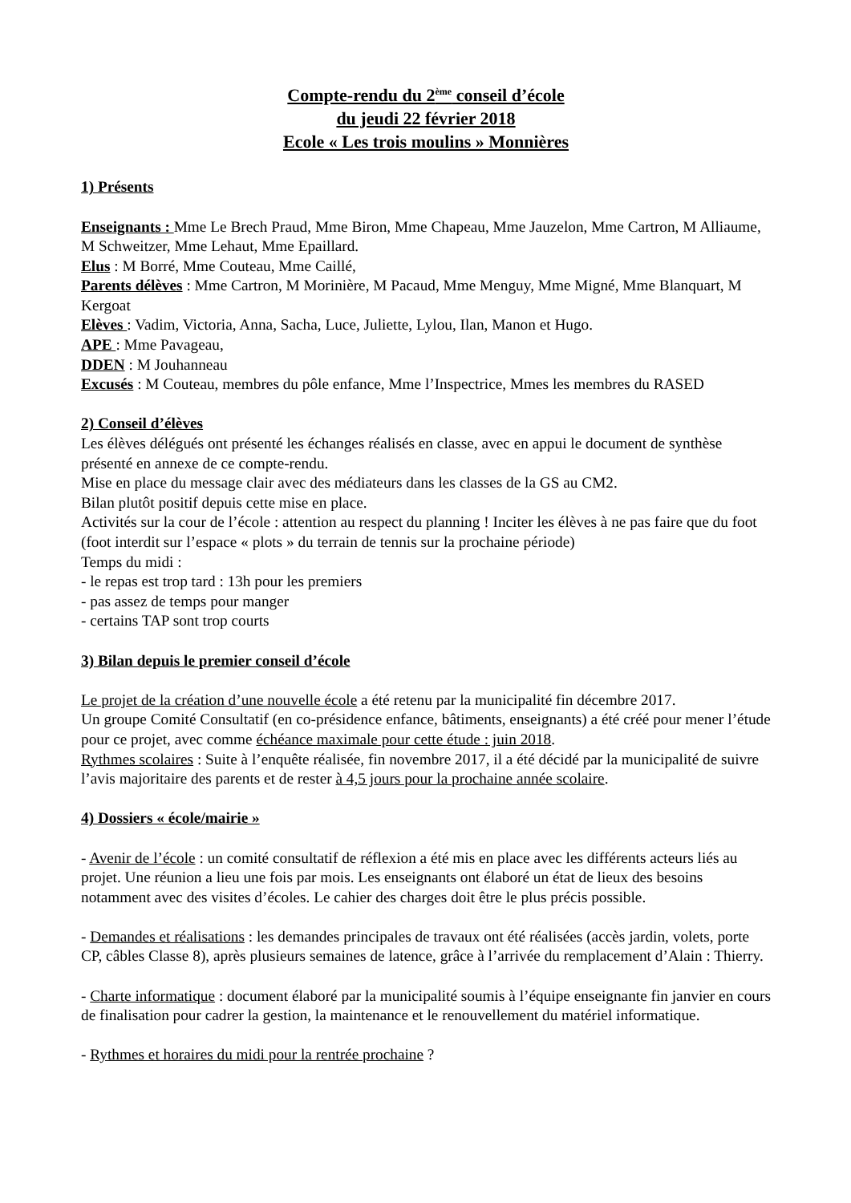Compte-rendu du 2<sup>ème</sup> conseil d’école
du jeudi 22 février 2018
Ecole « Les trois moulins » Monnières
1) Présents
Enseignants : Mme Le Brech Praud, Mme Biron, Mme Chapeau, Mme Jauzelon, Mme Cartron, M Alliaume, M Schweitzer, Mme Lehaut, Mme Epaillard.
Elus : M Borré, Mme Couteau, Mme Caillé,
Parents délèves : Mme Cartron, M Morinière, M Pacaud, Mme Menguy, Mme Migné, Mme Blanquart, M Kergoat
Elèves : Vadim, Victoria, Anna, Sacha, Luce, Juliette, Lylou, Ilan, Manon et Hugo.
APE : Mme Pavageau,
DDEN : M Jouhanneau
Excusés : M Couteau, membres du pôle enfance, Mme l’Inspectrice, Mmes les membres du RASED
2) Conseil d’élèves
Les élèves délégués ont présenté les échanges réalisés en classe, avec en appui le document de synthèse présenté en annexe de ce compte-rendu.
Mise en place du message clair avec des médiateurs dans les classes de la GS au CM2.
Bilan plutôt positif depuis cette mise en place.
Activités sur la cour de l’école : attention au respect du planning ! Inciter les élèves à ne pas faire que du foot (foot interdit sur l’espace « plots » du terrain de tennis sur la prochaine période)
Temps du midi :
- le repas est trop tard : 13h pour les premiers
- pas assez de temps pour manger
- certains TAP sont trop courts
3) Bilan depuis le premier conseil d’école
Le projet de la création d’une nouvelle école a été retenu par la municipalité fin décembre 2017.
Un groupe Comité Consultatif (en co-présidence enfance, bâtiments, enseignants) a été créé pour mener l’étude pour ce projet, avec comme échéance maximale pour cette étude : juin 2018.
Rythmes scolaires : Suite à l’enquête réalisée, fin novembre 2017, il a été décidé par la municipalité de suivre l’avis majoritaire des parents et de rester à 4,5 jours pour la prochaine année scolaire.
4) Dossiers « école/mairie »
- Avenir de l’école : un comité consultatif de réflexion a été mis en place avec les différents acteurs liés au projet. Une réunion a lieu une fois par mois. Les enseignants ont élaboré un état de lieux des besoins notamment avec des visites d’écoles. Le cahier des charges doit être le plus précis possible.
- Demandes et réalisations : les demandes principales de travaux ont été réalisées (accès jardin, volets, porte CP, câbles Classe 8), après plusieurs semaines de latence, grâce à l’arrivée du remplacement d’Alain : Thierry.
- Charte informatique : document élaboré par la municipalité soumis à l’équipe enseignante fin janvier en cours de finalisation pour cadrer la gestion, la maintenance et le renouvellement du matériel informatique.
- Rythmes et horaires du midi pour la rentrée prochaine ?